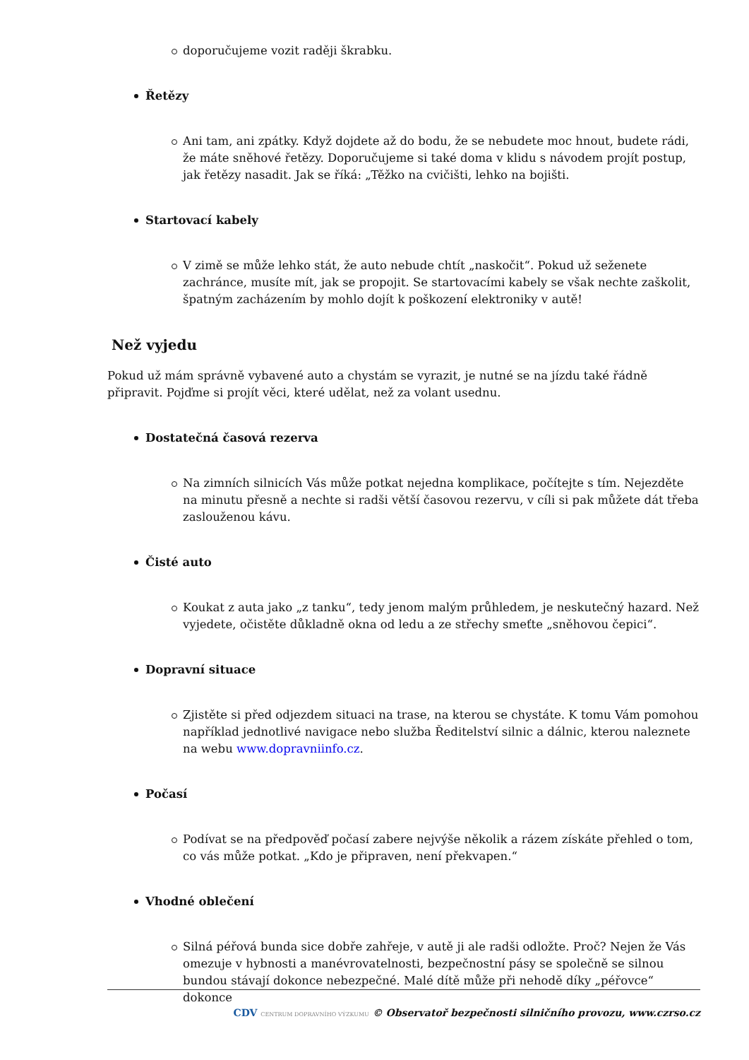doporučujeme vozit raději škrabku.
Řetězy
Ani tam, ani zpátky. Když dojdete až do bodu, že se nebudete moc hnout, budete rádi, že máte sněhové řetězy. Doporučujeme si také doma v klidu s návodem projít postup, jak řetězy nasadit. Jak se říká: „Těžko na cvičišti, lehko na bojišti.
Startovací kabely
V zimě se může lehko stát, že auto nebude chtít „naskočit“. Pokud už seženete zachránce, musíte mít, jak se propojit. Se startovacími kabely se však nechte zaškolit, špatným zacházením by mohlo dojít k poškození elektroniky v autě!
Než vyjedu
Pokud už mám správně vybavené auto a chystám se vyrazit, je nutné se na jízdu také řádně připravit. Pojďme si projít věci, které udělat, než za volant usednu.
Dostatečná časová rezerva
Na zimních silnicích Vás může potkat nejedna komplikace, počítejte s tím. Nejezděte na minutu přesně a nechte si radši větší časovou rezervu, v cíli si pak můžete dát třeba zaslouženou kávu.
Čisté auto
Koukat z auta jako „z tanku“, tedy jenom malým průhledem, je neskutečný hazard. Než vyjedete, očistěte důkladně okna od ledu a ze střechy smeťte „sněhovou čepici“.
Dopravní situace
Zjistěte si před odjezdem situaci na trase, na kterou se chystáte. K tomu Vám pomohou například jednotlivé navigace nebo služba Ředitelství silnic a dálnic, kterou naleznete na webu www.dopravniinfo.cz.
Počasí
Podívat se na předpověď počasí zabere nejvýše několik a rázem získáte přehled o tom, co vás může potkat. „Kdo je připraven, není překvapen.“
Vhodné oblečení
Silná péřová bunda sice dobře zahřeje, v autě ji ale radši odložte. Proč? Nejen že Vás omezuje v hybnosti a manévrovatelnosti, bezpečnostní pásy se společně se silnou bundou stávají dokonce nebezpečné. Malé dítě může při nehodě díky „péřovce“ dokonce
CDV CENTRUM DOPRAVNÍHO VÝZKUMU © Observatoř bezpečnosti silničního provozu, www.czrso.cz